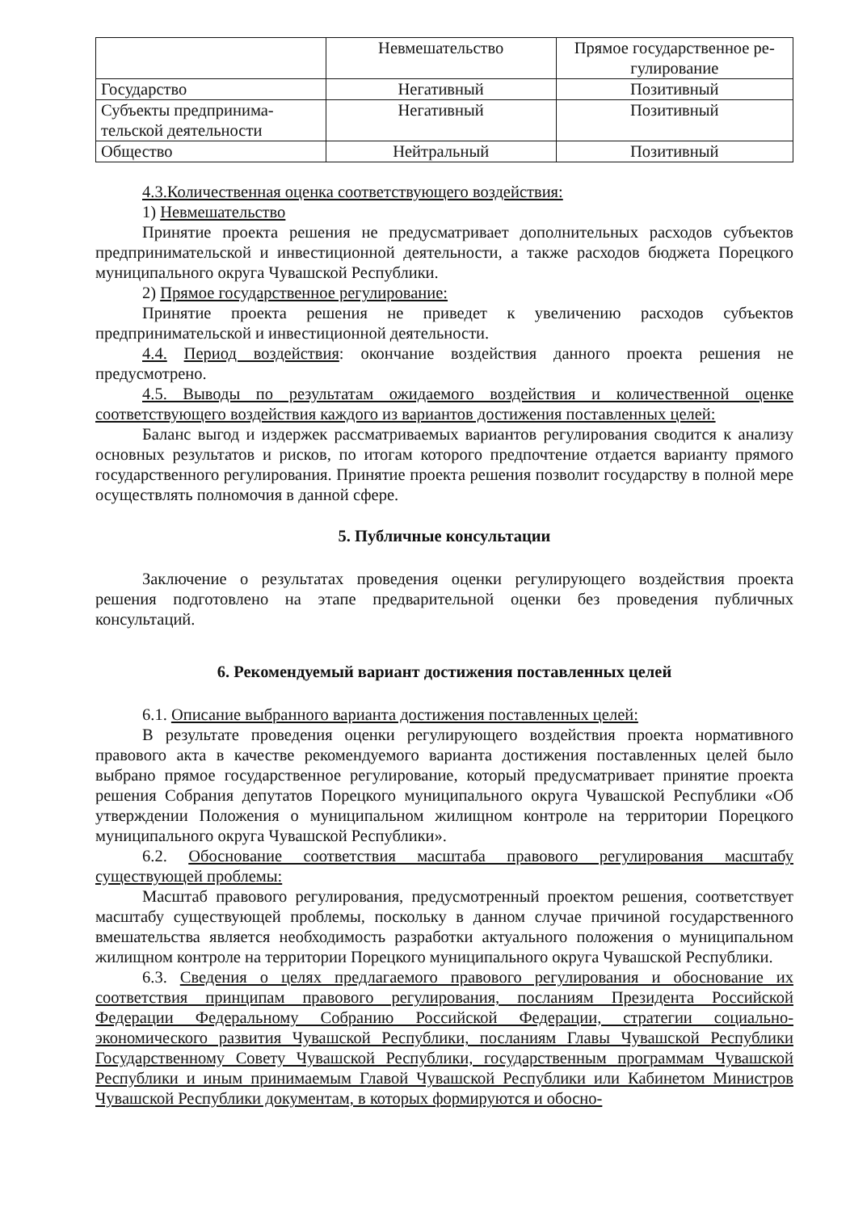| | Невмешательство | Прямое государственное ре-гулирование |
| --- | --- | --- |
| Государство | Негативный | Позитивный |
| Субъекты предпринима-тельской деятельности | Негативный | Позитивный |
| Общество | Нейтральный | Позитивный |
4.3.Количественная оценка соответствующего воздействия:
1) Невмешательство
Принятие проекта решения не предусматривает дополнительных расходов субъектов предпринимательской и инвестиционной деятельности, а также расходов бюджета Порецкого муниципального округа Чувашской Республики.
2) Прямое государственное регулирование:
Принятие проекта решения не приведет к увеличению расходов субъектов предпринимательской и инвестиционной деятельности.
4.4. Период воздействия: окончание воздействия данного проекта решения не предусмотрено.
4.5. Выводы по результатам ожидаемого воздействия и количественной оценке соответствующего воздействия каждого из вариантов достижения поставленных целей:
Баланс выгод и издержек рассматриваемых вариантов регулирования сводится к анализу основных результатов и рисков, по итогам которого предпочтение отдается варианту прямого государственного регулирования. Принятие проекта решения позволит государству в полной мере осуществлять полномочия в данной сфере.
5. Публичные консультации
Заключение о результатах проведения оценки регулирующего воздействия проекта решения подготовлено на этапе предварительной оценки без проведения публичных консультаций.
6. Рекомендуемый вариант достижения поставленных целей
6.1. Описание выбранного варианта достижения поставленных целей:
В результате проведения оценки регулирующего воздействия проекта нормативного правового акта в качестве рекомендуемого варианта достижения поставленных целей было выбрано прямое государственное регулирование, который предусматривает принятие проекта решения Собрания депутатов Порецкого муниципального округа Чувашской Республики «Об утверждении Положения о муниципальном жилищном контроле на территории Порецкого муниципального округа Чувашской Республики».
6.2. Обоснование соответствия масштаба правового регулирования масштабу существующей проблемы:
Масштаб правового регулирования, предусмотренный проектом решения, соответствует масштабу существующей проблемы, поскольку в данном случае причиной государственного вмешательства является необходимость разработки актуального положения о муниципальном жилищном контроле на территории Порецкого муниципального округа Чувашской Республики.
6.3. Сведения о целях предлагаемого правового регулирования и обоснование их соответствия принципам правового регулирования, посланиям Президента Российской Федерации Федеральному Собранию Российской Федерации, стратегии социально-экономического развития Чувашской Республики, посланиям Главы Чувашской Республики Государственному Совету Чувашской Республики, государственным программам Чувашской Республики и иным принимаемым Главой Чувашской Республики или Кабинетом Министров Чувашской Республики документам, в которых формируются и обосно-